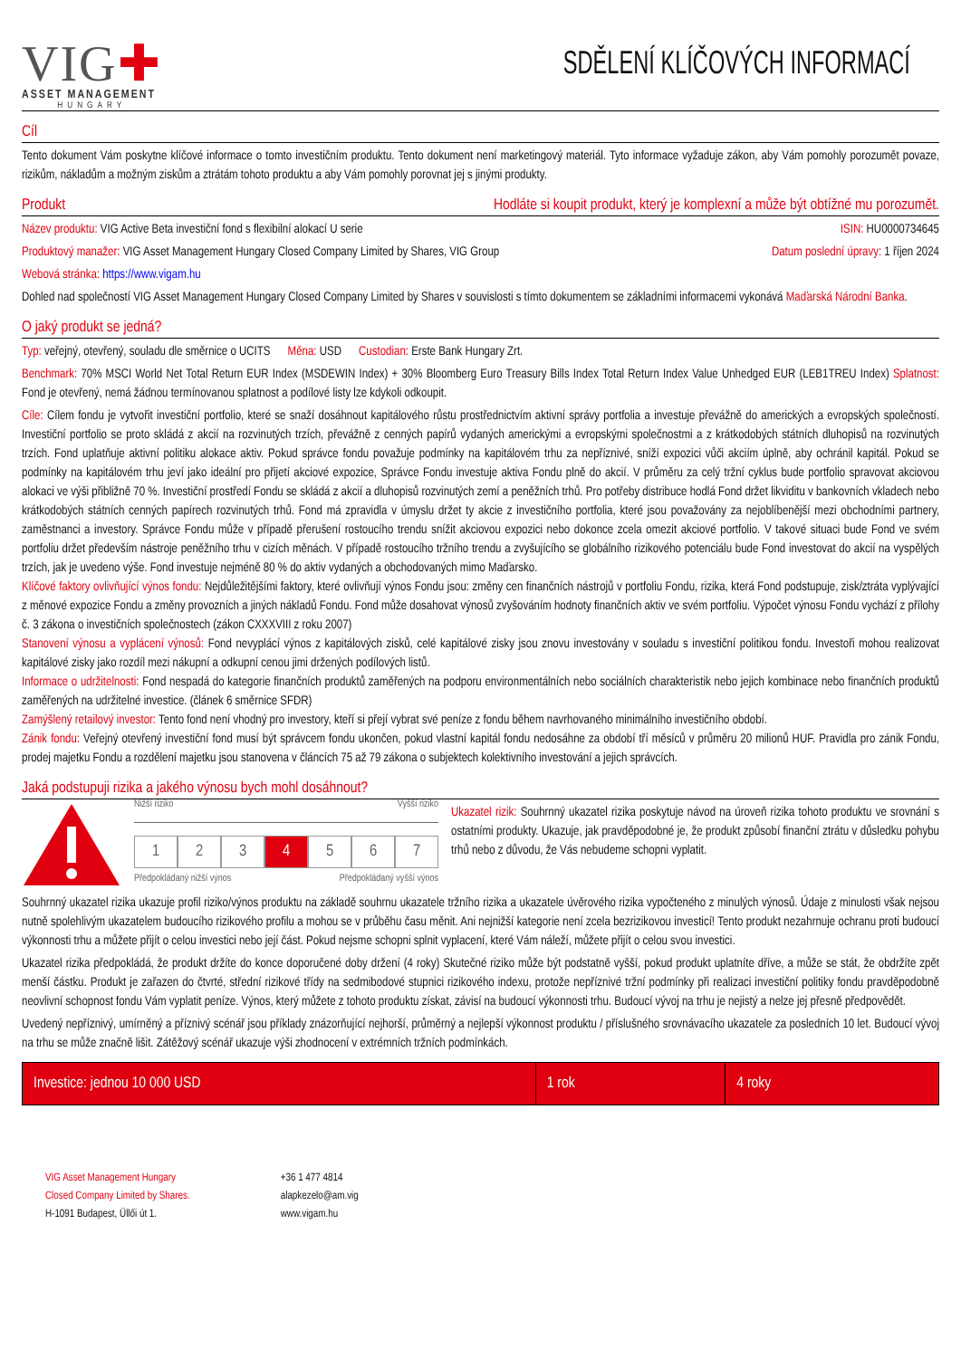VIG✚
ASSET MANAGEMENT
HUNGARY
SDĚLENÍ KLÍČOVÝCH INFORMACÍ
Cíl
Tento dokument Vám poskytne klíčové informace o tomto investičním produktu. Tento dokument není marketingový materiál. Tyto informace vyžaduje zákon, aby Vám pomohly porozumět povaze, rizikům, nákladům a možným ziskům a ztrátám tohoto produktu a aby Vám pomohly porovnat jej s jinými produkty.
Produkt Hodláte si koupit produkt, který je komplexní a může být obtížné mu porozumět.
Název produktu: VIG Active Beta investiční fond s flexibilní alokací U serie ISIN: HU0000734645
Produktový manažer: VIG Asset Management Hungary Closed Company Limited by Shares, VIG Group Datum poslední úpravy: 1 říjen 2024
Webová stránka: https://www.vigam.hu
Dohled nad společností VIG Asset Management Hungary Closed Company Limited by Shares v souvislosti s tímto dokumentem se základními informacemi vykonává Maďarská Národní Banka.
O jaký produkt se jedná?
Typ: veřejný, otevřený, souladu dle směrnice o UCITS Měna: USD Custodian: Erste Bank Hungary Zrt.
Benchmark: 70% MSCI World Net Total Return EUR Index (MSDEWIN Index) + 30% Bloomberg Euro Treasury Bills Index Total Return Index Value Unhedged EUR (LEB1TREU Index) Splatnost: Fond je otevřený, nemá žádnou termínovanou splatnost a podílové listy lze kdykoli odkoupit.
Cíle: Cílem fondu je vytvořit investiční portfolio, které se snaží dosáhnout kapitálového růstu prostřednictvím aktivní správy portfolia a investuje převážně do amerických a evropských společností. Investiční portfolio se proto skládá z akcií na rozvinutých trzích, převážně z cenných papírů vydaných americkými a evropskými společnostmi a z krátkodobých státních dluhopisů na rozvinutých trzích. Fond uplatňuje aktivní politiku alokace aktiv. Pokud správce fondu považuje podmínky na kapitálovém trhu za nepříznivé, sníží expozici vůči akciím úplně, aby ochránil kapitál. Pokud se podmínky na kapitálovém trhu jeví jako ideální pro přijetí akciové expozice, Správce Fondu investuje aktiva Fondu plně do akcií. V průměru za celý tržní cyklus bude portfolio spravovat akciovou alokaci ve výši přibližně 70 %. Investiční prostředí Fondu se skládá z akcií a dluhopisů rozvinutých zemí a peněžních trhů. Pro potřeby distribuce hodlá Fond držet likviditu v bankovních vkladech nebo krátkodobých státních cenných papírech rozvinutých trhů. Fond má zpravidla v úmyslu držet ty akcie z investičního portfolia, které jsou považovány za nejoblíbenější mezi obchodními partnery, zaměstnanci a investory. Správce Fondu může v případě přerušení rostoucího trendu snížit akciovou expozici nebo dokonce zcela omezit akciové portfolio. V takové situaci bude Fond ve svém portfoliu držet především nástroje peněžního trhu v cizích měnách. V případě rostoucího tržního trendu a zvyšujícího se globálního rizikového potenciálu bude Fond investovat do akcií na vyspělých trzích, jak je uvedeno výše. Fond investuje nejméně 80 % do aktiv vydaných a obchodovaných mimo Maďarsko.
Klíčové faktory ovlivňující výnos fondu: Nejdůležitějšími faktory, které ovlivňují výnos Fondu jsou: změny cen finančních nástrojů v portfoliu Fondu, rizika, která Fond podstupuje, zisk/ztráta vyplývající z měnové expozice Fondu a změny provozních a jiných nákladů Fondu. Fond může dosahovat výnosů zvyšováním hodnoty finančních aktiv ve svém portfoliu. Výpočet výnosu Fondu vychází z přílohy č. 3 zákona o investičních společnostech (zákon CXXXVIII z roku 2007)
Stanovení výnosu a vyplácení výnosů: Fond nevyplácí výnos z kapitálových zisků, celé kapitálové zisky jsou znovu investovány v souladu s investiční politikou fondu. Investoři mohou realizovat kapitálové zisky jako rozdíl mezi nákupní a odkupní cenou jimi držených podílových listů.
Informace o udržitelnosti: Fond nespadá do kategorie finančních produktů zaměřených na podporu environmentálních nebo sociálních charakteristik nebo jejich kombinace nebo finančních produktů zaměřených na udržitelné investice. (článek 6 směrnice SFDR)
Zamýšlený retailový investor: Tento fond není vhodný pro investory, kteří si přejí vybrat své peníze z fondu během navrhovaného minimálního investičního období.
Zánik fondu: Veřejný otevřený investiční fond musí být správcem fondu ukončen, pokud vlastní kapitál fondu nedosáhne za období tří měsíců v průměru 20 milionů HUF. Pravidla pro zánik Fondu, prodej majetku Fondu a rozdělení majetku jsou stanovena v článcích 75 až 79 zákona o subjektech kolektivního investování a jejich správcích.
Jaká podstupuji rizika a jakého výnosu bych mohl dosáhnout?
Nižší riziko Vyšší riziko
1 2 3 4 5 6 7
Předpokládaný nižší výnos Předpokládaný vyšší výnos
Ukazatel rizik: Souhrnný ukazatel rizika poskytuje návod na úroveň rizika tohoto produktu ve srovnání s ostatními produkty. Ukazuje, jak pravděpodobné je, že produkt způsobí finanční ztrátu v důsledku pohybu trhů nebo z důvodu, že Vás nebudeme schopni vyplatit.
Souhrnný ukazatel rizika ukazuje profil riziko/výnos produktu na základě souhrnu ukazatele tržního rizika a ukazatele úvěrového rizika vypočteného z minulých výnosů. Údaje z minulosti však nejsou nutně spolehlivým ukazatelem budoucího rizikového profilu a mohou se v průběhu času měnit. Ani nejnižší kategorie není zcela bezrizikovou investicí! Tento produkt nezahrnuje ochranu proti budoucí výkonnosti trhu a můžete přijít o celou investici nebo její část. Pokud nejsme schopni splnit vyplacení, které Vám náleží, můžete přijít o celou svou investici.
Ukazatel rizika předpokládá, že produkt držíte do konce doporučené doby držení (4 roky) Skutečné riziko může být podstatně vyšší, pokud produkt uplatníte dříve, a může se stát, že obdržíte zpět menší částku. Produkt je zařazen do čtvrté, střední rizikové třídy na sedmibodové stupnici rizikového indexu, protože nepříznivé tržní podmínky při realizaci investiční politiky fondu pravděpodobně neovlivní schopnost fondu Vám vyplatit peníze. Výnos, který můžete z tohoto produktu získat, závisí na budoucí výkonnosti trhu. Budoucí vývoj na trhu je nejistý a nelze jej přesně předpovědět.
Uvedený nepříznivý, umírněný a příznivý scénář jsou příklady znázorňující nejhorší, průměrný a nejlepší výkonnost produktu / příslušného srovnávacího ukazatele za posledních 10 let. Budoucí vývoj na trhu se může značně lišit. Zátěžový scénář ukazuje výši zhodnocení v extrémních tržních podmínkách.
| Investice: jednou 10 000 USD | 1 rok | 4 roky |
| --- | --- | --- |
VIG Asset Management Hungary
Closed Company Limited by Shares.
H-1091 Budapest, Üllői út 1.
+36 1 477 4814
alapkezelo@am.vig
www.vigam.hu